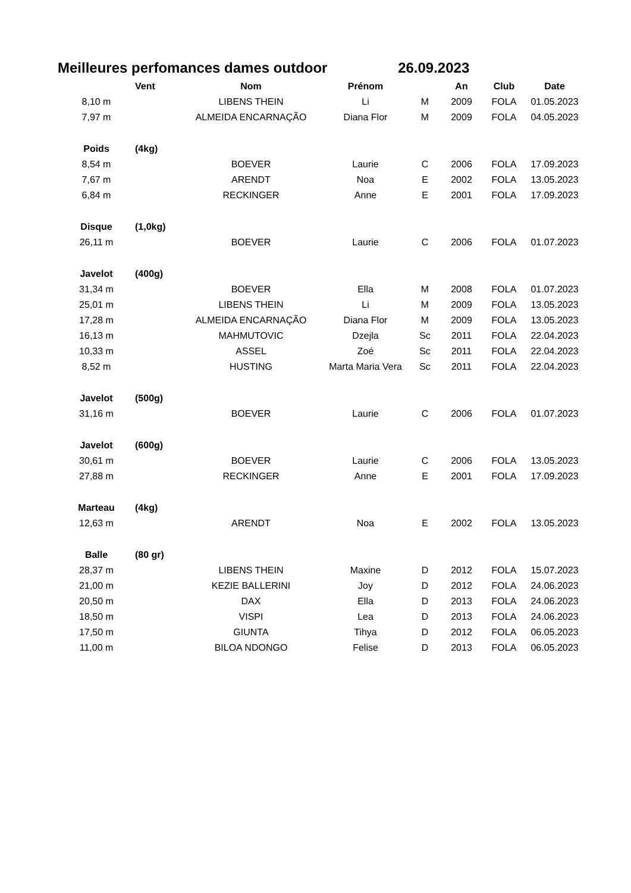Meilleures perfomances dames outdoor 26.09.2023
| | Vent | Nom | Prénom | | An | Club | Date |
| --- | --- | --- | --- | --- | --- | --- | --- |
| 8,10 m | | LIBENS THEIN | Li | M | 2009 | FOLA | 01.05.2023 |
| 7,97 m | | ALMEIDA ENCARNAÇÃO | Diana Flor | M | 2009 | FOLA | 04.05.2023 |
| Poids | (4kg) | | | | | | |
| 8,54 m | | BOEVER | Laurie | C | 2006 | FOLA | 17.09.2023 |
| 7,67 m | | ARENDT | Noa | E | 2002 | FOLA | 13.05.2023 |
| 6,84 m | | RECKINGER | Anne | E | 2001 | FOLA | 17.09.2023 |
| Disque | (1,0kg) | | | | | | |
| 26,11 m | | BOEVER | Laurie | C | 2006 | FOLA | 01.07.2023 |
| Javelot | (400g) | | | | | | |
| 31,34 m | | BOEVER | Ella | M | 2008 | FOLA | 01.07.2023 |
| 25,01 m | | LIBENS THEIN | Li | M | 2009 | FOLA | 13.05.2023 |
| 17,28 m | | ALMEIDA ENCARNAÇÃO | Diana Flor | M | 2009 | FOLA | 13.05.2023 |
| 16,13 m | | MAHMUTOVIC | Dzejla | Sc | 2011 | FOLA | 22.04.2023 |
| 10,33 m | | ASSEL | Zoé | Sc | 2011 | FOLA | 22.04.2023 |
| 8,52 m | | HUSTING | Marta Maria Vera | Sc | 2011 | FOLA | 22.04.2023 |
| Javelot | (500g) | | | | | | |
| 31,16 m | | BOEVER | Laurie | C | 2006 | FOLA | 01.07.2023 |
| Javelot | (600g) | | | | | | |
| 30,61 m | | BOEVER | Laurie | C | 2006 | FOLA | 13.05.2023 |
| 27,88 m | | RECKINGER | Anne | E | 2001 | FOLA | 17.09.2023 |
| Marteau | (4kg) | | | | | | |
| 12,63 m | | ARENDT | Noa | E | 2002 | FOLA | 13.05.2023 |
| Balle | (80 gr) | | | | | | |
| 28,37 m | | LIBENS THEIN | Maxine | D | 2012 | FOLA | 15.07.2023 |
| 21,00 m | | KEZIE BALLERINI | Joy | D | 2012 | FOLA | 24.06.2023 |
| 20,50 m | | DAX | Ella | D | 2013 | FOLA | 24.06.2023 |
| 18,50 m | | VISPI | Lea | D | 2013 | FOLA | 24.06.2023 |
| 17,50 m | | GIUNTA | Tihya | D | 2012 | FOLA | 06.05.2023 |
| 11,00 m | | BILOA NDONGO | Felise | D | 2013 | FOLA | 06.05.2023 |